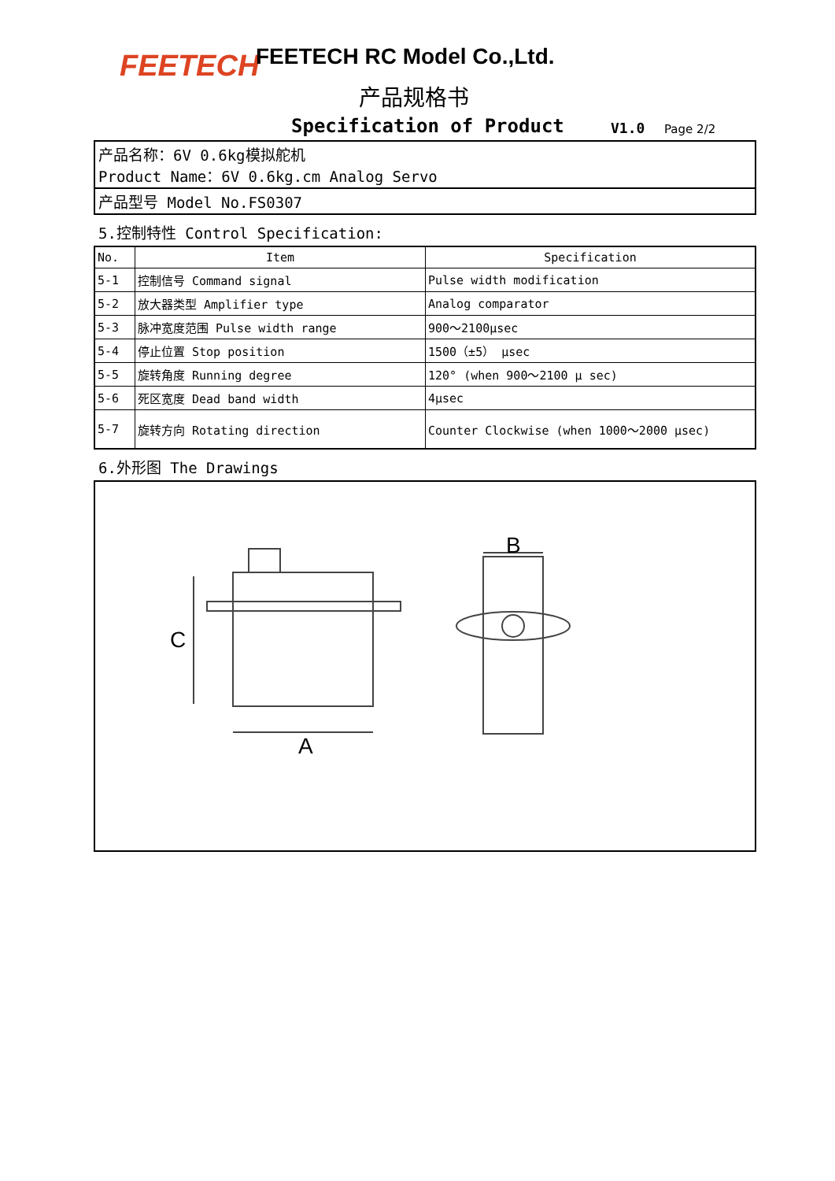FEETECH FEETECH RC Model Co.,Ltd.
产品规格书
Specification of Product V1.0 Page 2/2
产品名称：6V 0.6kg模拟舵机
Product Name：6V 0.6kg.cm Analog Servo
产品型号 Model No.FS0307
5.控制特性 Control Specification:
| No. | Item | Specification |
| --- | --- | --- |
| 5-1 | 控制信号 Command signal | Pulse width modification |
| 5-2 | 放大器类型 Amplifier type | Analog comparator |
| 5-3 | 脉冲宽度范围 Pulse width range | 900～2100μsec |
| 5-4 | 停止位置 Stop position | 1500（±5） μsec |
| 5-5 | 旋转角度 Running degree | 120° (when 900～2100 μ sec) |
| 5-6 | 死区宽度 Dead band width | 4μsec |
| 5-7 | 旋转方向 Rotating direction | Counter Clockwise (when 1000～2000 μsec) |
6.外形图 The Drawings
C
A
B